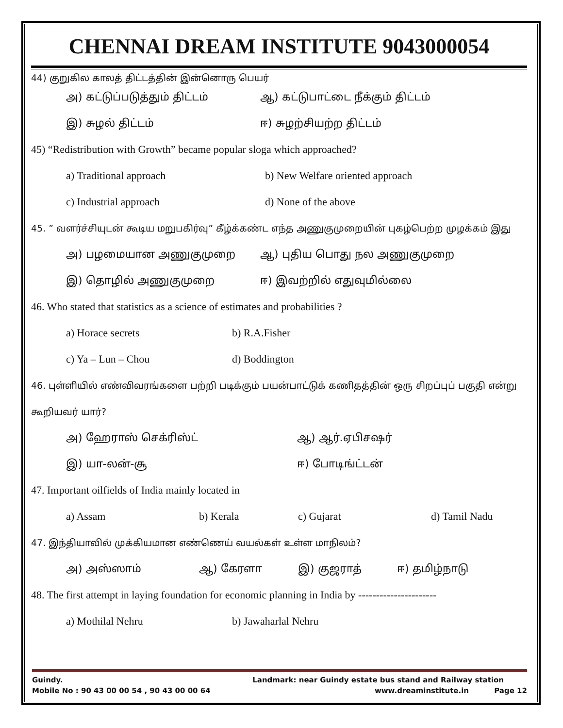CHENNAI DREAM INSTITUTE 9043000054
44) குறுகில காலத் திட்டத்தின் இன்னொரு பெயர்
அ) கட்டுப்படுத்தும் திட்டம் ஆ) கட்டுபாட்டை நீக்கும் திட்டம்
இ) சுழல் திட்டம் ஈ) சுழற்சியற்ற திட்டம்
45) “Redistribution with Growth” became popular sloga which approached?
a) Traditional approach b) New Welfare oriented approach
c) Industrial approach d) None of the above
45. ” வளர்ச்சியுடன் கூடிய மறுபகிர்வு” கீழ்க்கண்ட எந்த அணுகுமுறையின் புகழ்பெற்ற முழக்கம் இது
அ) பழமையான அணுகுமுறை ஆ) புதிய பொது நல அணுகுமுறை
இ) தொழில் அணுகுமுறை ஈ) இவற்றில் எதுவுமில்லை
46. Who stated that statistics as a science of estimates and probabilities ?
a) Horace secrets b) R.A.Fisher
c) Ya – Lun – Chou d) Boddington
46. புள்ளியில் எண்விவரங்களை பற்றி படிக்கும் பயன்பாட்டுக் கணிதத்தின் ஒரு சிறப்புப் பகுதி என்று கூறியவர் யார்?
அ) ஹேராஸ் செக்ரிஸ்ட் ஆ) ஆர்.ஏபிசஷர்
இ) யா-லன்-சூ ஈ) போடிங்ட்டன்
47. Important oilfields of India mainly located in
a) Assam b) Kerala c) Gujarat d) Tamil Nadu
47. இந்தியாவில் முக்கியமான எண்ணெய் வயல்கள் உள்ள மாநிலம்?
அ) அஸ்ஸாம் ஆ) கேரளா இ) குஜராத் ஈ) தமிழ்நாடு
48. The first attempt in laying foundation for economic planning in India by ----------------------
a) Mothilal Nehru b) Jawaharlal Nehru
Guindy. Landmark: near Guindy estate bus stand and Railway station
Mobile No : 90 43 00 00 54 , 90 43 00 00 64 www.dreaminstitute.in Page 12